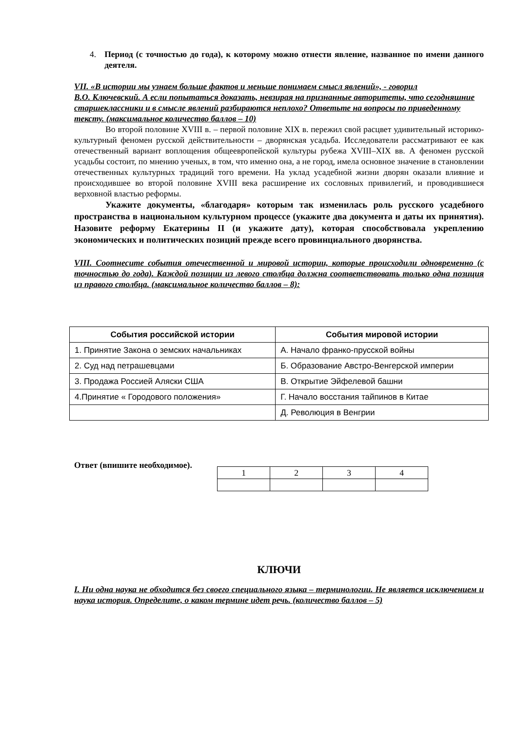4. Период (с точностью до года), к которому можно отнести явление, названное по имени данного деятеля.
VII. «В истории мы узнаем больше фактов и меньше понимаем смысл явлений», - говорил
В.О. Ключевский. А если попытаться доказать, невзирая на признанные авторитеты, что сегодняшние старшеклассники и в смысле явлений разбираются неплохо? Ответьте на вопросы по приведенному тексту. (максимальное количество баллов – 10)
Во второй половине XVIII в. – первой половине XIX в. пережил свой расцвет удивительный историко-культурный феномен русской действительности – дворянская усадьба. Исследователи рассматривают ее как отечественный вариант воплощения общеевропейской культуры рубежа XVIII–XIX вв. А феномен русской усадьбы состоит, по мнению ученых, в том, что именно она, а не город, имела основное значение в становлении отечественных культурных традиций того времени. На уклад усадебной жизни дворян оказали влияние и происходившее во второй половине XVIII века расширение их сословных привилегий, и проводившиеся верховной властью реформы.
Укажите документы, «благодаря» которым так изменилась роль русского усадебного пространства в национальном культурном процессе (укажите два документа и даты их принятия). Назовите реформу Екатерины II (и укажите дату), которая способствовала укреплению экономических и политических позиций прежде всего провинциального дворянства.
VIII. Соотнесите события отечественной и мировой истории, которые происходили одновременно (с точностью до года). Каждой позиции из левого столбца должна соответствовать только одна позиция из правого столбца. (максимальное количество баллов – 8):
| События российской истории | События мировой истории |
| --- | --- |
| 1. Принятие Закона о земских начальниках | А. Начало франко-прусской войны |
| 2. Суд над петрашевцами | Б. Образование Австро-Венгерской империи |
| 3. Продажа Россией Аляски США | В. Открытие Эйфелевой башни |
| 4.Принятие « Городового положения» | Г. Начало восстания тайпинов в Китае |
| | Д. Революция в Венгрии |
Ответ (впишите необходимое).
| 1 | 2 | 3 | 4 |
КЛЮЧИ
I. Ни одна наука не обходится без своего специального языка – терминологии. Не является исключением и наука история. Определите, о каком термине идет речь. (количество баллов – 5)